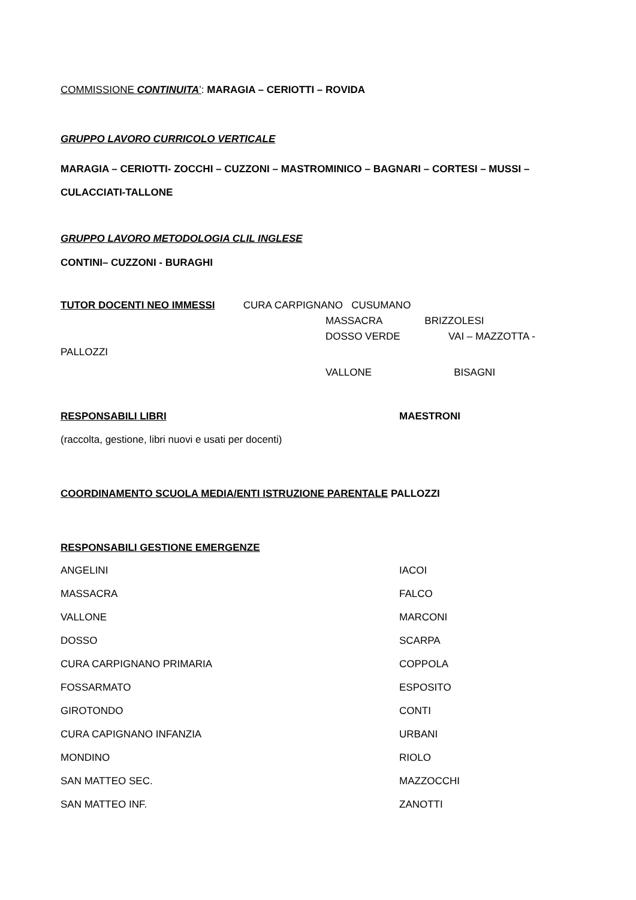COMMISSIONE CONTINUITA’: MARAGIA – CERIOTTI – ROVIDA
GRUPPO LAVORO CURRICOLO VERTICALE
MARAGIA – CERIOTTI- ZOCCHI – CUZZONI – MASTROMINICO – BAGNARI – CORTESI – MUSSI – CULACCIATI-TALLONE
GRUPPO LAVORO METODOLOGIA CLIL INGLESE
CONTINI– CUZZONI - BURAGHI
TUTOR DOCENTI NEO IMMESSI CURA CARPIGNANO CUSUMANO
MASSACRA BRIZZOLESI
DOSSO VERDE VAI – MAZZOTTA -
PALLOZZI
VALLONE BISAGNI
RESPONSABILI LIBRI MAESTRONI
(raccolta, gestione, libri nuovi e usati per docenti)
COORDINAMENTO SCUOLA MEDIA/ENTI ISTRUZIONE PARENTALE PALLOZZI
RESPONSABILI GESTIONE EMERGENZE
ANGELINI IACOI
MASSACRA FALCO
VALLONE MARCONI
DOSSO SCARPA
CURA CARPIGNANO PRIMARIA COPPOLA
FOSSARMATO ESPOSITO
GIROTONDO CONTI
CURA CAPIGNANO INFANZIA URBANI
MONDINO RIOLO
SAN MATTEO SEC. MAZZOCCHI
SAN MATTEO INF. ZANOTTI